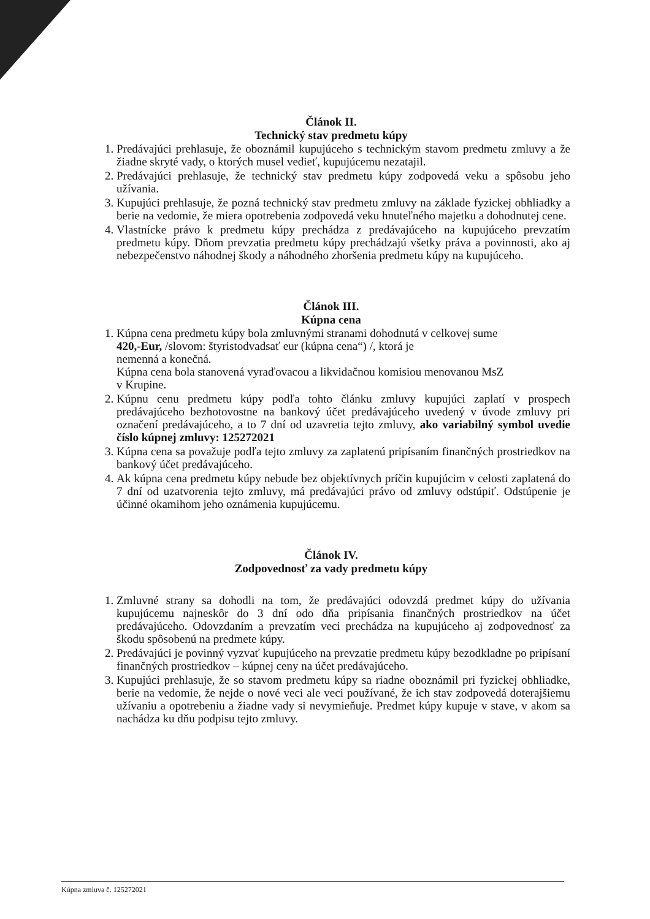Článok II.
Technický stav predmetu kúpy
1. Predávajúci prehlasuje, že oboznámil kupujúceho s technickým stavom predmetu zmluvy a že žiadne skryté vady, o ktorých musel vedieť, kupujúcemu nezatajil.
2. Predávajúci prehlasuje, že technický stav predmetu kúpy zodpovedá veku a spôsobu jeho užívania.
3. Kupujúci prehlasuje, že pozná technický stav predmetu zmluvy na základe fyzickej obhliadky a berie na vedomie, že miera opotrebenia zodpovedá veku hnuteľného majetku a dohodnutej cene.
4. Vlastnícke právo k predmetu kúpy prechádza z predávajúceho na kupujúceho prevzatím predmetu kúpy. Dňom prevzatia predmetu kúpy prechádzajú všetky práva a povinnosti, ako aj nebezpečenstvo náhodnej škody a náhodného zhoršenia predmetu kúpy na kupujúceho.
Článok III.
Kúpna cena
1. Kúpna cena predmetu kúpy bola zmluvnými stranami dohodnutá v celkovej sume
420,-Eur, /slovom: štyristodvadsať eur (kúpna cena“) /, ktorá je
nemenná a konečná.
Kúpna cena bola stanovená vyraďovacou a likvidačnou komisiou menovanou MsZ
v Krupine.
2. Kúpnu cenu predmetu kúpy podľa tohto článku zmluvy kupujúci zaplatí v prospech predávajúceho bezhotovostne na bankový účet predávajúceho uvedený v úvode zmluvy pri označení predávajúceho, a to 7 dní od uzavretia tejto zmluvy, ako variabilný symbol uvedie číslo kúpnej zmluvy: 125272021
3. Kúpna cena sa považuje podľa tejto zmluvy za zaplatenú pripísaním finančných prostriedkov na bankový účet predávajúceho.
4. Ak kúpna cena predmetu kúpy nebude bez objektívnych príčin kupujúcim v celosti zaplatená do 7 dní od uzatvorenia tejto zmluvy, má predávajúci právo od zmluvy odstúpiť. Odstúpenie je účinné okamihom jeho oznámenia kupujúcemu.
Článok IV.
Zodpovednosť za vady predmetu kúpy
1. Zmluvné strany sa dohodli na tom, že predávajúci odovzdá predmet kúpy do užívania kupujúcemu najneskôr do 3 dní odo dňa pripísania finančných prostriedkov na účet predávajúceho. Odovzdaním a prevzatím veci prechádza na kupujúceho aj zodpovednosť za škodu spôsobenú na predmete kúpy.
2. Predávajúci je povinný vyzvať kupujúceho na prevzatie predmetu kúpy bezodkladne po pripísaní finančných prostriedkov – kúpnej ceny na účet predávajúceho.
3. Kupujúci prehlasuje, že so stavom predmetu kúpy sa riadne oboznámil pri fyzickej obhliadke, berie na vedomie, že nejde o nové veci ale veci používané, že ich stav zodpovedá doterajšiemu užívaniu a opotrebeniu a žiadne vady si nevymieňuje. Predmet kúpy kupuje v stave, v akom sa nachádza ku dňu podpisu tejto zmluvy.
Kúpna zmluva č. 125272021